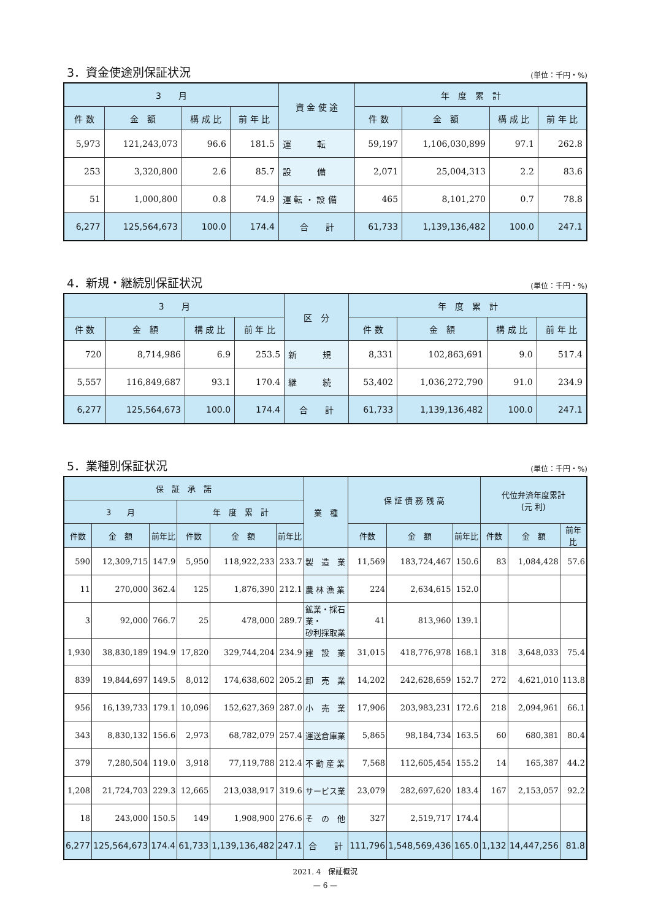3．資金使途別保証状況
(単位：千円・%)
| 3 月 | | | | 資 金 使 途 | 年 度 累 計 | | | |
| --- | --- | --- | --- | --- | --- | --- | --- | --- |
| 件 数 | 金 額 | 構 成 比 | 前 年 比 | | 件 数 | 金 額 | 構 成 比 | 前 年 比 |
| 5,973 | 121,243,073 | 96.6 | 181.5 | 運 転 | 59,197 | 1,106,030,899 | 97.1 | 262.8 |
| 253 | 3,320,800 | 2.6 | 85.7 | 設 備 | 2,071 | 25,004,313 | 2.2 | 83.6 |
| 51 | 1,000,800 | 0.8 | 74.9 | 運 転 ・ 設 備 | 465 | 8,101,270 | 0.7 | 78.8 |
| 6,277 | 125,564,673 | 100.0 | 174.4 | 合 計 | 61,733 | 1,139,136,482 | 100.0 | 247.1 |
4．新規・継続別保証状況
(単位：千円・%)
| 3 月 | | | | 区 分 | 年 度 累 計 | | | |
| --- | --- | --- | --- | --- | --- | --- | --- | --- |
| 件 数 | 金 額 | 構 成 比 | 前 年 比 | | 件 数 | 金 額 | 構 成 比 | 前 年 比 |
| 720 | 8,714,986 | 6.9 | 253.5 | 新 規 | 8,331 | 102,863,691 | 9.0 | 517.4 |
| 5,557 | 116,849,687 | 93.1 | 170.4 | 継 続 | 53,402 | 1,036,272,790 | 91.0 | 234.9 |
| 6,277 | 125,564,673 | 100.0 | 174.4 | 合 計 | 61,733 | 1,139,136,482 | 100.0 | 247.1 |
5．業種別保証状況
(単位：千円・%)
| 保 証 承 諾 | | | | | | 業 種 | 保 証 債 務 残 高 | | | 代位弁済年度累計 (元 利) | | |
| --- | --- | --- | --- | --- | --- | --- | --- | --- | --- | --- | --- | --- |
| 3 月 | | | 年 度 累 計 | | | | | | | | | |
| 件数 | 金 額 | 前年比 | 件数 | 金 額 | 前年比 | | 件数 | 金 額 | 前年比 | 件数 | 金 額 | 前年比 |
| 590 | 12,309,715 | 147.9 | 5,950 | 118,922,233 | 233.7 | 製 造 業 | 11,569 | 183,724,467 | 150.6 | 83 | 1,084,428 | 57.6 |
| 11 | 270,000 | 362.4 | 125 | 1,876,390 | 212.1 | 農 林 漁 業 | 224 | 2,634,615 | 152.0 | | | |
| 3 | 92,000 | 766.7 | 25 | 478,000 | 289.7 | 鉱業・採石業・ 砂利採取業 | 41 | 813,960 | 139.1 | | | |
| 1,930 | 38,830,189 | 194.9 | 17,820 | 329,744,204 | 234.9 | 建 設 業 | 31,015 | 418,776,978 | 168.1 | 318 | 3,648,033 | 75.4 |
| 839 | 19,844,697 | 149.5 | 8,012 | 174,638,602 | 205.2 | 卸 売 業 | 14,202 | 242,628,659 | 152.7 | 272 | 4,621,010 | 113.8 |
| 956 | 16,139,733 | 179.1 | 10,096 | 152,627,369 | 287.0 | 小 売 業 | 17,906 | 203,983,231 | 172.6 | 218 | 2,094,961 | 66.1 |
| 343 | 8,830,132 | 156.6 | 2,973 | 68,782,079 | 257.4 | 運送倉庫業 | 5,865 | 98,184,734 | 163.5 | 60 | 680,381 | 80.4 |
| 379 | 7,280,504 | 119.0 | 3,918 | 77,119,788 | 212.4 | 不 動 産 業 | 7,568 | 112,605,454 | 155.2 | 14 | 165,387 | 44.2 |
| 1,208 | 21,724,703 | 229.3 | 12,665 | 213,038,917 | 319.6 | サービス業 | 23,079 | 282,697,620 | 183.4 | 167 | 2,153,057 | 92.2 |
| 18 | 243,000 | 150.5 | 149 | 1,908,900 | 276.6 | そ の 他 | 327 | 2,519,717 | 174.4 | | | |
| 6,277 | 125,564,673 | 174.4 | 61,733 | 1,139,136,482 | 247.1 | 合 計 | 111,796 | 1,548,569,436 | 165.0 | 1,132 | 14,447,256 | 81.8 |
2021. 4　保証概況
— 6 —